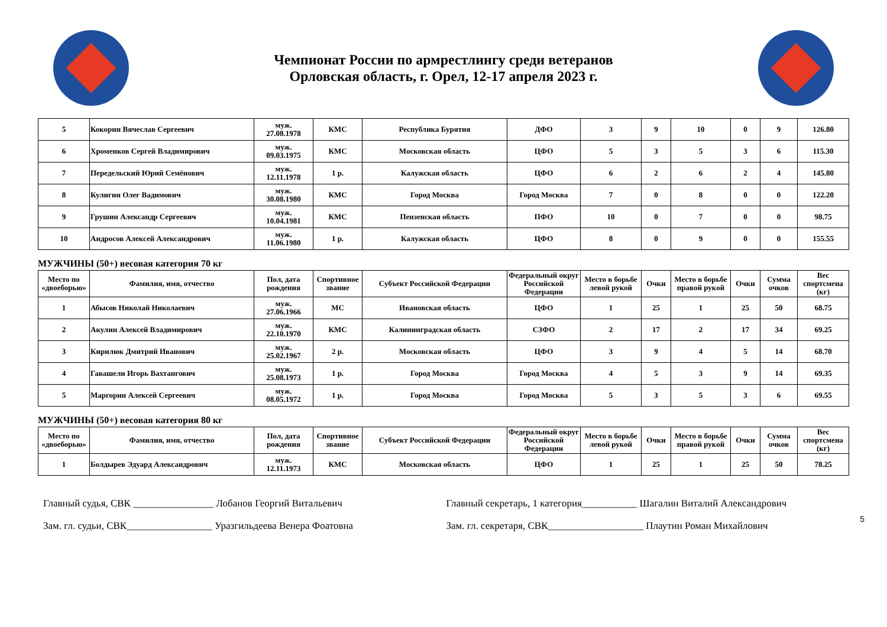Чемпионат России по армрестлингу среди ветеранов
Орловская область, г. Орел, 12-17 апреля 2023 г.
| 5 | Кокорин Вячеслав Сергеевич | муж. 27.08.1978 | КМС | Республика Бурятия | ДФО | 3 | 9 | 10 | 0 | 9 | 126.80 |
| 6 | Хроменков Сергей Владимирович | муж. 09.03.1975 | КМС | Московская область | ЦФО | 5 | 3 | 5 | 3 | 6 | 115.30 |
| 7 | Передельский Юрий Семёнович | муж. 12.11.1978 | 1 р. | Калужская область | ЦФО | 6 | 2 | 6 | 2 | 4 | 145.80 |
| 8 | Кулигин Олег Вадимович | муж. 30.08.1980 | КМС | Город Москва | Город Москва | 7 | 0 | 8 | 0 | 0 | 122.20 |
| 9 | Грушин Александр Сергеевич | муж. 10.04.1981 | КМС | Пензенская область | ПФО | 10 | 0 | 7 | 0 | 0 | 98.75 |
| 10 | Андросов Алексей Александрович | муж. 11.06.1980 | 1 р. | Калужская область | ЦФО | 8 | 0 | 9 | 0 | 0 | 155.55 |
МУЖЧИНЫ (50+) весовая категория 70 кг
| Место по «двоеборью» | Фамилия, имя, отчество | Пол, дата рождения | Спортивное звание | Субъект Российской Федерации | Федеральный округ Российской Федерации | Место в борьбе левой рукой | Очки | Место в борьбе правой рукой | Очки | Сумма очков | Вес спортсмена (кг) |
| --- | --- | --- | --- | --- | --- | --- | --- | --- | --- | --- | --- |
| 1 | Абысов Николай Николаевич | муж. 27.06.1966 | МС | Ивановская область | ЦФО | 1 | 25 | 1 | 25 | 50 | 68.75 |
| 2 | Акулин Алексей Владимирович | муж. 22.10.1970 | КМС | Калининградская область | СЗФО | 2 | 17 | 2 | 17 | 34 | 69.25 |
| 3 | Кирилюк Дмитрий Иванович | муж. 25.02.1967 | 2 р. | Московская область | ЦФО | 3 | 9 | 4 | 5 | 14 | 68.70 |
| 4 | Гавашели Игорь Вахтангович | муж. 25.08.1973 | 1 р. | Город Москва | Город Москва | 4 | 5 | 3 | 9 | 14 | 69.35 |
| 5 | Маргорин Алексей Сергеевич | муж. 08.05.1972 | 1 р. | Город Москва | Город Москва | 5 | 3 | 5 | 3 | 6 | 69.55 |
МУЖЧИНЫ (50+) весовая категория 80 кг
| Место по «двоеборью» | Фамилия, имя, отчество | Пол, дата рождения | Спортивное звание | Субъект Российской Федерации | Федеральный округ Российской Федерации | Место в борьбе левой рукой | Очки | Место в борьбе правой рукой | Очки | Сумма очков | Вес спортсмена (кг) |
| --- | --- | --- | --- | --- | --- | --- | --- | --- | --- | --- | --- |
| 1 | Болдырев Эдуард Александрович | муж. 12.11.1973 | КМС | Московская область | ЦФО | 1 | 25 | 1 | 25 | 50 | 78.25 |
Главный судья, СВК ________________ Лобанов Георгий Витальевич
Зам. гл. судьи, СВК_________________ Уразгильдеева Венера Фоатовна
Главный секретарь, 1 категория___________ Шагалин Виталий Александрович
Зам. гл. секретаря, СВК___________________ Плаутин Роман Михайлович
5